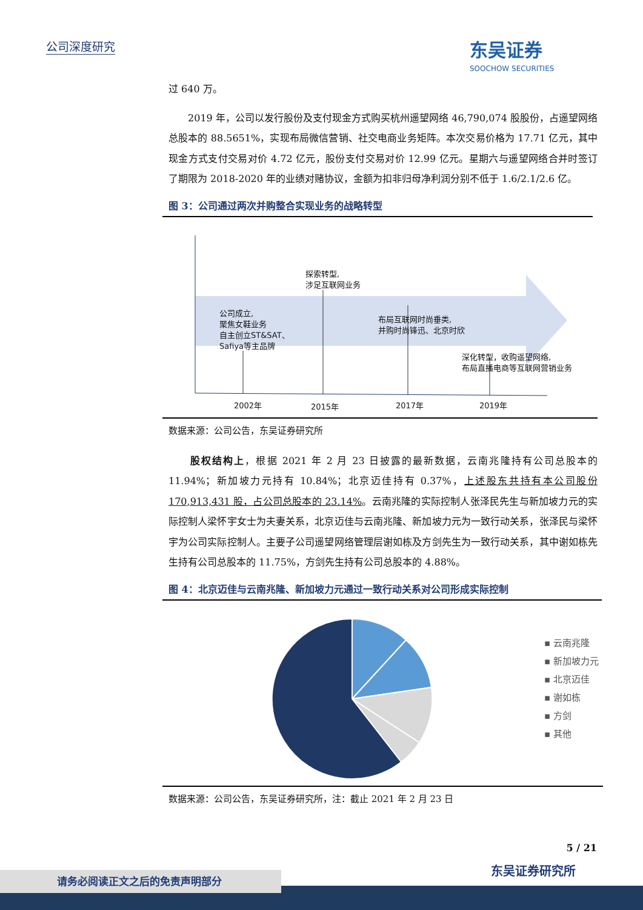公司深度研究 东吴证券
SOOCHOW SECURITIES
过 640 万。
　　2019 年，公司以发行股份及支付现金方式购买杭州遥望网络 46,790,074 股股份，占遥望网络总股本的 88.5651%，实现布局微信营销、社交电商业务矩阵。本次交易价格为 17.71 亿元，其中现金方式支付交易对价 4.72 亿元，股份支付交易对价 12.99 亿元。星期六与遥望网络合并时签订了期限为 2018-2020 年的业绩对赌协议，金额为扣非归母净利润分别不低于 1.6/2.1/2.6 亿。
图 3：公司通过两次并购整合实现业务的战略转型
公司成立,
聚焦女鞋业务
自主创立ST&SAT、
Safiya等主品牌
探索转型,
涉足互联网业务
布局互联网时尚垂类,
并购时尚锋迅、北京时欣
深化转型，收购遥望网络,
布局直播电商等互联网营销业务
2002年 2015年 2017年 2019年
数据来源：公司公告，东吴证券研究所
　　股权结构上，根据 2021 年 2 月 23 日披露的最新数据，云南兆隆持有公司总股本的 11.94%；新加坡力元持有 10.84%；北京迈佳持有 0.37%，上述股东共持有本公司股份 170,913,431 股，占公司总股本的 23.14%。云南兆隆的实际控制人张泽民先生与新加坡力元的实际控制人梁怀宇女士为夫妻关系，北京迈佳与云南兆隆、新加坡力元为一致行动关系，张泽民与梁怀宇为公司实际控制人。主要子公司遥望网络管理层谢如栋及方剑先生为一致行动关系，其中谢如栋先生持有公司总股本的 11.75%，方剑先生持有公司总股本的 4.88%。
图 4：北京迈佳与云南兆隆、新加坡力元通过一致行动关系对公司形成实际控制
▪ 云南兆隆
▪ 新加坡力元
▪ 北京迈佳
▪ 谢如栋
▪ 方剑
▪ 其他
数据来源：公司公告，东吴证券研究所，注：截止 2021 年 2 月 23 日
5 / 21
东吴证券研究所
请务必阅读正文之后的免责声明部分